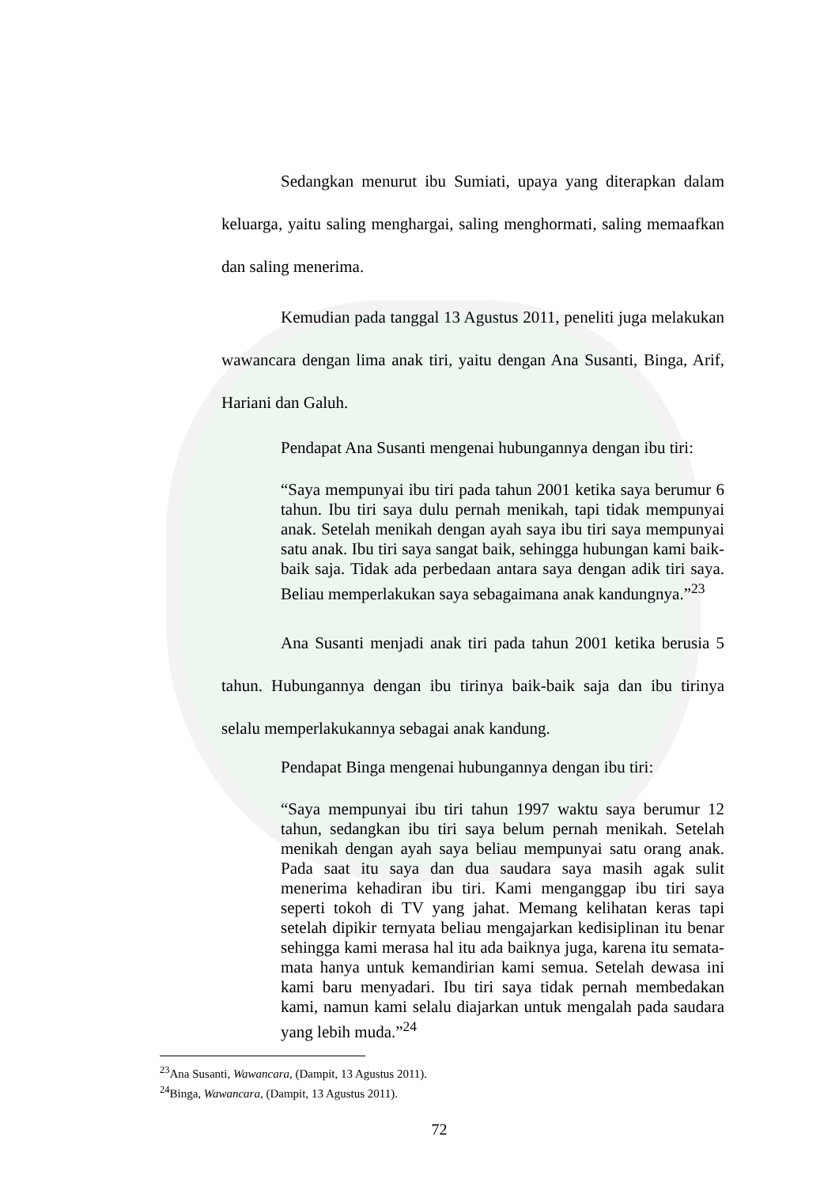Sedangkan menurut ibu Sumiati, upaya yang diterapkan dalam keluarga, yaitu saling menghargai, saling menghormati, saling memaafkan dan saling menerima.
Kemudian pada tanggal 13 Agustus 2011, peneliti juga melakukan wawancara dengan lima anak tiri, yaitu dengan Ana Susanti, Binga, Arif, Hariani dan Galuh.
Pendapat Ana Susanti mengenai hubungannya dengan ibu tiri:
“Saya mempunyai ibu tiri pada tahun 2001 ketika saya berumur 6 tahun. Ibu tiri saya dulu pernah menikah, tapi tidak mempunyai anak. Setelah menikah dengan ayah saya ibu tiri saya mempunyai satu anak. Ibu tiri saya sangat baik, sehingga hubungan kami baik-baik saja. Tidak ada perbedaan antara saya dengan adik tiri saya. Beliau memperlakukan saya sebagaimana anak kandungnya.”<sup>23</sup>
Ana Susanti menjadi anak tiri pada tahun 2001 ketika berusia 5 tahun. Hubungannya dengan ibu tirinya baik-baik saja dan ibu tirinya selalu memperlakukannya sebagai anak kandung.
Pendapat Binga mengenai hubungannya dengan ibu tiri:
“Saya mempunyai ibu tiri tahun 1997 waktu saya berumur 12 tahun, sedangkan ibu tiri saya belum pernah menikah. Setelah menikah dengan ayah saya beliau mempunyai satu orang anak. Pada saat itu saya dan dua saudara saya masih agak sulit menerima kehadiran ibu tiri. Kami menganggap ibu tiri saya seperti tokoh di TV yang jahat. Memang kelihatan keras tapi setelah dipikir ternyata beliau mengajarkan kedisiplinan itu benar sehingga kami merasa hal itu ada baiknya juga, karena itu semata-mata hanya untuk kemandirian kami semua. Setelah dewasa ini kami baru menyadari. Ibu tiri saya tidak pernah membedakan kami, namun kami selalu diajarkan untuk mengalah pada saudara yang lebih muda.”<sup>24</sup>
<sup>23</sup> Ana Susanti, Wawancara, (Dampit, 13 Agustus 2011).
<sup>24</sup> Binga, Wawancara, (Dampit, 13 Agustus 2011).
72